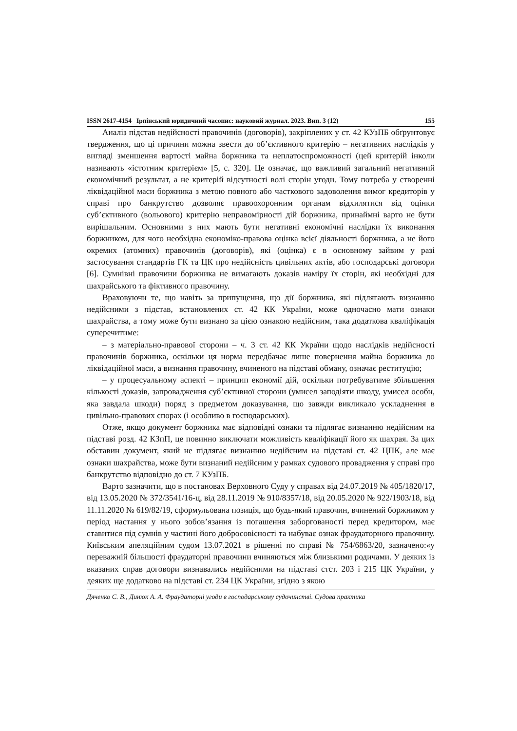ISSN 2617-4154 Ірпінський юридичний часопис: науковий журнал. 2023. Вип. 3 (12) 155
Аналіз підстав недійсності правочинів (договорів), закріплених у ст. 42 КУзПБ обґрунтовує твердження, що ці причини можна звести до об’єктивного критерію – негативних наслідків у вигляді зменшення вартості майна боржника та неплато­спроможності (цей критерій інколи називають «істотним критерієм» [5, с. 320]. Це означає, що важливий загальний негативний економічний результат, а не критерій відсутності волі сторін угоди. Тому потреба у створенні ліквідаційної маси боржника з метою повного або часткового задоволення вимог кредиторів у справі про банкрутство дозволяє правоохоронним органам відхилятися від оцінки суб’єктивного (вольового) критерію неправомірності дій боржника, принаймні варто не бути вирішальним. Основними з них мають бути негативні економічні наслідки їх виконання боржником, для чого необхідна економіко-правова оцінка всієї діяльності боржника, а не його окремих (атомних) правочинів (договорів), які (оцінка) є в основному зайвим у разі застосування стандартів ГК та ЦК про недійсність цивільних актів, або господарські договори [6]. Сумнівні правочини боржника не вимагають доказів наміру їх сторін, які необхідні для шахрайського та фіктивного правочину.
Враховуючи те, що навіть за припущення, що дії боржника, які підлягають визнанню недійсними з підстав, встановлених ст. 42 КК України, може одночасно мати ознаки шахрайства, а тому може бути визнано за цією ознакою недійсним, така додаткова кваліфікація суперечитиме:
– з матеріально-правової сторони – ч. 3 ст. 42 КК України щодо наслідків недійсності правочинів боржника, оскільки ця норма передбачає лише повернення майна боржника до ліквідаційної маси, а визнання правочину, вчиненого на підставі обману, означає реституцію;
– у процесуальному аспекті – принцип економії дій, оскільки потребуватиме збільшення кількості доказів, запровадження суб’єктивної сторони (умисел заподіяти шкоду, умисел особи, яка завдала шкоди) поряд з предметом доказування, що завжди викликало ускладнення в цивільно-правових спорах (і особливо в господарських).
Отже, якщо документ боржника має відповідні ознаки та підлягає визнанню недійсним на підставі розд. 42 КЗпП, це повинно виключати можливість кваліфікації його як шахрая. За цих обставин документ, який не підлягає визнанню недійсним на підставі ст. 42 ЦПК, але має ознаки шахрайства, може бути визнаний недійсним у рамках судового провадження у справі про банкрутство відповідно до ст. 7 КУзПБ.
Варто зазначити, що в постановах Верховного Суду у справах від 24.07.2019 № 405/1820/17, від 13.05.2020 № 372/3541/16-ц, від 28.11.2019 № 910/8357/18, від 20.05.2020 № 922/1903/18, від 11.11.2020 № 619/82/19, сформульована позиція, що будь-який правочин, вчинений боржником у період настання у нього зобов’язання із погашення заборгованості перед кредитором, має ставитися під сумнів у частині його добросовісності та набуває ознак фраудаторного правочину. Київським апеляційним судом 13.07.2021 в рішенні по справі № 754/6863/20, зазначено:«у переважній більшості фраудаторні правочини вчиняються між близькими родичами. У деяких із вказаних справ договори визнавались недійсними на підставі стст. 203 і 215 ЦК України, у деяких ще додатково на підставі ст. 234 ЦК України, згідно з якою
Дяченко С. В., Динюк А. А. Фраудаторні угоди в господарському судочинстві. Судова практика